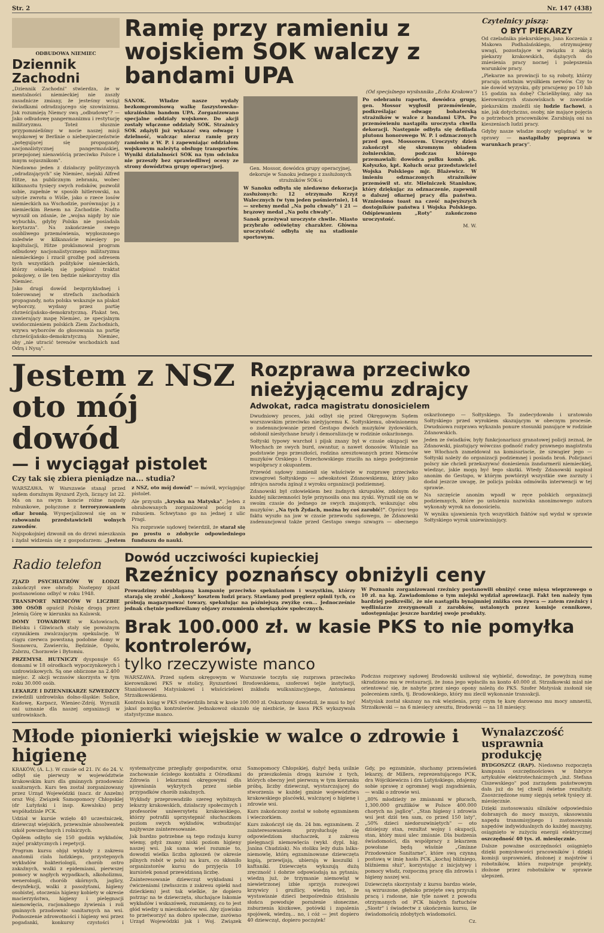Str. 2 Nr. 147 (438)
ODBUDOWA NIEMIEC
Dziennik Zachodni
„Dziennik Zachodni" stwierdza, że w mentalności niemieckiej nie zaszły zasadnicze zmiany, że jesteśmy wciąż świadkami odradzającego się szowinizmu. Jak rozumieją Niemcy swą „odbudowę"? — Jako odbudowę pangermanizmu i restytucję militaryzmu. Toteż słusznie przypomnieliśmy w nocie naszej misji wojskowej w Berlinie o niebezpieczeństwie „potęgującej się propagandy nacjonalistycznej pangermańskiej, przepojonej nienawiścią przeciwko Polsce i innym sojusznikom".
Niedawno jeden z działaczy politycznych „odradzających" się Niemiec, niejaki Alfred Hitze, na publicznym zebraniu, wobec kilkunastu tysięcy swych rodaków, pozwolił sobie, zupełnie w sposób hitlerowski, na użycie zwrotu o Wiśle, jako o rzece losów niemieckich na Wschodzie, porównując ją z niemieckim Renem na Zachodzie. Nadto wyraził on zdanie, że „wojna nigdy by nie wybuchła, gdyby Polska nie posiadała korytarza". Na zakończenie swego osobliwego przemówienia, wygłoszonego zaledwie w kilkanaście miesięcy po kapitulacji, Hitze proklamował program odbudowy nacjonalistycznego militaryzmu niemieckiego i rzucił groźbę pod adresem tych wszystkich polityków niemieckich, którzy ośmielą się podpisać traktat pokojowy, o ile ten będzie niekorzystny dla Niemiec.
Jako drugi dowód bezprzykładnej i tolerowanej w strefach zachodnich propagandy, nota polska wskazuje na plakat wyborczy, wydany przez partię chrześcijańsko-demokratyczną. Plakat ten, zawierający mapę Niemiec, ze specjalnym uwidocznieniem polskich Ziem Zachodnich, wzywa wyborców do głosowania na partię chrześcijańsko-demokratyczną Niemiec, aby „nie utracić terenów wschodnich nad Odrą i Nysą".
Ramię przy ramieniu z wojskiem SOK walczy z bandami UPA
(Od specjalnego wysłannika „Echa Krakowa")
SANOK. Władze nasze wydały bezkompromisową walkę faszystowsko-ukraińskim bandom UPA. Zorganizowano specjalne oddziały wojskowe. Do akcji zostały włączone oddziały SOK. Strażnicy SOK zdążyli już wykazać swą odwagę i dzielność, walcząc nieraz ramię przy ramieniu z W. P. i zapewniając oddziałom wojskowym należytą obsługę transportów. Wyniki działalności SOK na tym odcinku nie przeszły bez sprawiedliwej oceny ze strony dowództwa grupy operacyjnej.
Gen. Mossor, dowódca grupy operacyjnej, dekoruje w Sanoku jednego z zasłużonych strażników SOK-u
W Sanoku odbyła się niedawno dekoracja zasłużonych: 12 otrzymało Krzyż Walecznych (w tym jeden pośmiertnie), 14 — srebrny medal „Na polu chwały" i 21 — brązowy medal „Na polu chwały".
Sanok przeżywał uroczyste chwile. Miasto przybrało odświętny charakter. Główna uroczystość odbyła się na stadionie sportowym.
Po odebraniu raportu, dowódca grupy, gen. Mossor wygłosił przemówienie, podkreślając odwagę bohaterską strażników w walce z bandami UPA. Po przemówieniu nastąpiła uroczysta chwila dekoracji. Następnie odbyła się defilada plutonu honorowego W. P. i odznaczonych przed gen. Mossorem. Uroczysty dzień zakończył się skromnym obiadem żołnierskim, podczas którego przemawiali: dowódca pułku komb. pk. Kołyszko, kpt. Koluch oraz przedstawiciel Wojska Polskiego mjr. Blażewicz. W imieniu odznaczonych strażników przemówił st. str. Mielniczek Stanisław, który dziękując za odznaczenie, zapewnił o dalszej ofiarnej pracy dla państwa. Wzniesiono toast na cześć najwyższych dostojników państwa i Wojska Polskiego. Odśpiewaniem „Roty" zakończono uroczystość.
M. W.
Czytelnicy piszą:
O BYT PIEKARZY
Od czeladnika piekarskiego, Jana Koczenia z Makowa Podhalańskiego, otrzymujemy uwagi, pozostające w związku z akcją piekarzy krakowskich, dążących do zniesienia pracy nocnej i polepszenia warunków pracy.
„Piekarze na prowincji to są roboty, którzy pracują ostatnim wysiłkiem nerwów. Czy to nie dowód wyzysku, gdy pracujemy po 10 lub 15 godzin na dobę? Chcielibyśmy, aby na kierowniczych stanowiskach w zawodzie piekarskim znaleźli się ludzie fachowi, a nie, jak dotychczas, osoby, nie mające pojęcia o potrzebach pracowników. Zarabiają oni na kieszeniach ludzi pracy.
Gdyby nasze władze mogły wglądnąć w te sprawy — nastąpiłaby poprawa w warunkach pracy".
Jestem z NSZ oto mój dowód
— i wyciągał pistolet
Czy tak się zbiera pieniądze na... studia?
WARSZAWA. W Warszawie stanął przed sądem doraźnym Ryszard Zych, liczący lat 22. Ma on na swym koncie różne napady rabunkowe, połączone z terroryzowaniem ofiar bronią. Wyspecjalizował się on w rabowaniu przedstawicieli wolnych zawodów.
Najspokojniej dzwonił on do drzwi mieszkania i żądał widzenia się z gospodarzem: „Jestem z NSZ, oto mój dowód" — mówił, wyciągając pistolet.
Ale przyszła „kryska na Matyska". Jeden z obrabowanych zorganizował pościg za rabusiem. Schwytano go na jednej z ulic Pragi.
Na rozprawie sądowej twierdził, że starał się po prostu o zdobycie odpowiedniego funduszu do nauki.
Rozprawa przeciwko nieżyjącemu zdrajcy
Adwokat, radca magistratu donosicielem
Dwudniowy proces, jaki odbył się przed Okręgowym Sądem warszawskim przeciwko nieżyjącemu K. Sołtyskiemu, obwinionemu o zadenuncjowanie przed Gestapo dwóch muzyków żydowskich, odsłonił niesłychane brudy i demoralizację w rodzinie oskarżonego.
Sołtyski typowy warchoł i pijak znany był w czasie okupacji we Włochach ze swych burd, awantur, a nawet donosów. Właśnie na podstawie jego przeszłości, rodzina aresztowanych przez Niemców muzyków Orskiego i Orzechowskiego rzuciła na niego podejrzenie współpracy z okupantem.
Przewód sądowy zamienił się właściwie w rozprawę przeciwko szwagrowi Sołtyskiego — adwokatowi Zdanowskiemu, który jako zdrajca narodu zginął z wyroku organizacji podziemnej.
Zdanowski był człowiekiem bez żadnych skrupułów, zdolnym do każdej nikczemności byle przynosiła ona mu zyski. Wyraził się on w swoim czasie do jednego ze swych znajomych, wskazując obu muzyków: „Na tych Żydach, można by coś zarobić!". Oprócz tego faktu wyszło na jaw w czasie przewodu sądowego, że Zdanowski zadenuncjował także przed Gestapo swego szwagra — obecnego oskarżonego — Sołtyskiego. To zadecydowało i uratowało Sołtyskiego przed wyrokiem skazującym w obecnym procesie. Dwudniowa rozprawa wykazała ponure stosunki panujące w rodzinie Zdanowskich.
Jeden ze świadków, były funkcjonariusz granatowej policji zeznał, że Zdanowski, piastujący wówczas godność radcy prawnego magistratu we Włochach zameldował na komisariacie, że szwagier jego — Sołtyski należy do organizacji podziemnej i posiada broń. Policjanci polscy nie chcieli przekazywać doniesienia żandarmerii niemieckiej, wiedząc, jakie mogą być tego skutki. Wtedy Zdanowski napisał anonim do Gestapo, w którym powtórzył wszystkie swe zarzuty i dodał jeszcze uwagę, że policja polska odmówiła interwencji w tej sprawie.
Na szczęście anonim wpadł w ręce polskich organizacji podziemnych, które po ustaleniu nazwiska anonimowego autora wykonały wyrok na donosicielu.
W wyniku ujawnienia tych wszystkich faktów sąd wydał w sprawie Sołtyskiego wyrok uniewinniający.
Radio telefon
ZJAZD PSYCHIATRÓW W ŁODZI zakończył swe obrady. Następny zjazd postanowiono odbyć w roku 1948.
TRANSPORT NIEMCÓW W LICZBIE 300 OSÓB opuścił Polskę drogą przez Jelenią Górę w kierunku na Kalawsk.
DOMY TOWAROWE w Katowicach, Bielsku i Gliwicach stały się poważnym czynnikiem zwalczającym spekulację. W ciągu czerwca powstaną podobne domy w Sosnowcu, Zawierciu, Będzinie, Opolu, Zabrzu, Chorzowie i Bytomiu.
PRZEMYSŁ HUTNICZY dysponuje 65 domami w 18 ośrodkach wypoczynkowych i uzdrowiskowych. Są one obliczone na 2.400 miejsc. Z akcji wczasów skorzysta w tym roku 30.000 osób.
LEKARZE I DZIENNIKARZE SZWEDZCY zwiedzili uzdrowiska dolno-śląskie: Solice, Kudowę, Karpacz, Wieniec-Zdrój. Wyrazili oni uznanie dla naszej organizacji w uzdrowiskach.
Dowód uczciwości kupieckiej
Rzeźnicy poznańscy obniżyli ceny
Prowadzimy nieubłaganą kampanię przeciwko spekulantom i wszystkim, którzy starają się zrobić „kokosy" kosztem ludzi pracy. Stawiamy pod pręgierz opinii tych, co próbują magazynować towary, spekulując na późniejszą zwyżkę cen... Jednocześnie jednak chętnie podkreślamy objawy zrozumienia obowiązków społecznych.
W Poznaniu zorganizowani rzeźnicy postanowili obniżyć cenę mięsa wieprzowego o 10 zł. na kg. Zawiadomiono o tym miejski wydział aprowizacji. Fakt ten należy tym bardziej podkreślić, że nie nastąpiła bynajmniej zniżka cen żywca — zatem rzeźnicy i wędliniarze zrezygnowali z zarobków, ustalonych przez komisje cennikowe, udostępniając jeszcze bardziej swoje produkty.
Brak 100.000 zł. w kasie PKS to nie pomyłka kontrolerów,
tylko rzeczywiste manco
WARSZAWA. Przed sądem okręgowym w Warszawie toczyła się rozprawa przeciwko kierownikowi PKS w stolicy, Ryszardowi Brodowskiemu, szoferowi tejże instytucji, Stanisławowi Matysiakowi i właścicielowi zakładu wulkanizacyjnego, Antoniemu Strzałkowskiemu.
Kontrola ksiąg w PKS stwierdziła brak w kasie 100.000 zł. Oskarżony dowodził, że musi to być jakaś pomyłka kontrolerów. Jednakowoż okazało się niezbicie, że kasa PKS wykazywała statystyczne manco.
Podczas rozprawy sądowej Brodowski usiłował się wybielić, dowodząc, że powyższą sumę skradziono mu w restauracji, że żona jego wpłaciła na konto 40.000 zł. Strzałkowski miał nie orientować się, że nabyte przez niego opony należą do PKS. Szofer Matysiak zasłonił się poleceniem szefa, tj. Brodowskiego, który mu zlecił wykonanie transakcji.
Matysiak został skazany na rok więzienia, przy czym tę karę darowano mu mocy amnestii, Strzałkowski — na 6 miesięcy aresztu, Brodowski — na 18 miesięcy.
Młode pionierki wiejskie w walce o zdrowie i higienę
KRAKÓW, (A. L.). W czasie od 21. IV. do 24. V. odbył się pierwszy w województwie krakowskim kurs dla gminnych przodownic sanitarnych. Kurs ten został zorganizowany przez Urząd Wojewódzki (nacz. dr Anzelm) oraz Woj. Związek Samopomocy Chłopskiej (dr Lutyński i insp. Kowalska) przy współudziale PCK.
Udział w kursie wzięło 40 uczestniczek, dziewcząt wiejskich, przeważnie absolwentek szkół powszechnych i rolniczych.
Ogółem odbyło się 150 godzin wykładów, zajęć praktycznych i repetycji.
Program kursu objął wykłady z zakresu anatomii ciała ludzkiego, przystępnych wykładów bakteriologii, chorób ostro zakaźnych, walki z epidemiami, pierwszej pomocy w nagłych wypadkach, alkoholizmu, wenerologii, chorób skórnych, jaglicy, desynfekcji, walki z pasożytami, higieny osobistej, otoczenia higieny kobiety w okresie macierzyństwa, higieny i pielęgnacji niemowlęcia, racjonalnego żywienia i roli gminnych przodownic sanitarnych na wsi. Podnoszenie zdrowotności i higieny wsi przez pogadanki, konkursy czystości i systematyczne przeglądy gospodarstw, oraz zachowanie ścisłego kontaktu z Ośrodkami Zdrowia i lekarzami okręgowymi dla ujawniania wykrytych przez siebie przypadków chorób zakaźnych.
Wykłady przeprowadziło szereg wybitnych lekarzy krakowskich, działaczy społecznych i profesorów uniwersytetu krakowskiego, którzy potrafili uprzystępnić słuchaczkom poziom swych wykładów, wzbudzając najżywsze zainteresowanie.
Jak bardzo potrzebne są tego rodzaju kursy wiemy, gdyż znamy niski poziom higieny naszej wsi. Jak sama wieś rozumie to, dowodzi wielka liczba zgłoszeń (w okresie pilnych robót w polu) na kurs, co skłoniło organizatorów kursu do przyjęcia 10 kursistek ponad przewidzianą liczbę.
Zainteresowanie dziewcząt wykładami i ćwiczeniami (zwłaszcza z zakresu opieki nad dzieckiem) jest tak wielkie, że dopiero patrząc na te dziewczęta, słuchające łakomie wykładów i wskazówek, rozumiemy, co to jest głód wiedzy u mieszkańców wsi. Aby zjawisko to przetworzyć na dobro społeczne, zarówno Urząd Wojewódzki jak i Woj. Związek Samopomocy Chłopskiej, dążyć będą usilnie do przeszkolenia drogą kursów z tych, których obecny jest pierwszą w tym kierunku próbą, liczby dziewcząt, wystarczającej do stworzenia w każdej gminie województwa krakowskiego placówki, walczącej o higienę i zdrowie wsi.
Kurs zakończony został w sobotę egzaminem i wieczorkiem.
Kurs zakończył się dn. 24 bm. egzaminem. Z zainteresowaniem przysłuchuję się odpowiedziom słuchaczek, z zakresu pielęgnacji niemowlęcia (wykł. dypl. hig. Janina Chudziak). Na stoliku leży duża lalka-niemowlę, którą egzaminowane dziewczęta kąpią, przewijają, ubierają w koszulki i kaftaniki. Dziewczęta wykazują dużą zręczność i dobrze odpowiadają na pytania; wiedzą już, że trzymanie niemowląt w niewietrzonej izbie sprzyja rozwojowi krzywicy i gruźlicy, wiedzą też, że wystawianie dzieci bezpośrednio działaniu słońca powoduje porażenie słoneczne, zaburzenia kiszkowe, potówki i zapalenia spojówek, wiedzą... no, i cóż — jest dopiero 40 dziewcząt, dopiero początek!
Gdy, po egzaminie, słuchamy przemówień lekarzy, dr Millera, reprezentującego PCK, dra Wójcikiewicza i dra Lutyńskiego, zdajemy sobie sprawę z ogromnej wagi zagadnienia, — walki o zdrowie wsi.
„80% młodzieży ze zmianami w płucach, 1,300.000 gruźlików w Polsce 400.000 chorych na jaglicę". „Stan higieny i zdrowia wsi jest dziś ten sam, co przed 150 laty", „50% dzieci niedorozwiniętych" — oto dzisiejszy stan, rezultat wojny i okupacji, stan, który musi ulec zmianie. Dla budzenia świadomości, dla współpracy z lekarzem powołane będą właśnie „Gminne Przodownice Sanitarne", które swą czynną postawą w imię hasła PCK „kochaj bliźniego, bliźniemu służ", korzystając z inicjatywy i pomocy władz, rozpoczną pracę dla zdrowia i higieny naszej wsi.
Dziewczęta skorzystały z kursu bardzo wiele, są wzruszone, głęboko przejęte swą przyszłą pracą i radosne, nie tyle nawet z powodu otrzymanych od PCK białych fartuchów „Siostr" i świadectw z ukończenia kursu, ile świadomością zdobytych wiadomości.
Cz.
Wynalazczość usprawnia produkcję
BYDGOSZCZ (RAP). Niedawno rozpoczęta kampania oszczędnościowa w fabryce artykułów elektrotechnicznych „inż. Stefana Ciszewskiego" pod zarządem państwowym dała już do tej chwili świetne rezultaty. Zaoszczędzone sumy sięgają setek tysięcy zł. miesięcznie.
Dzięki zastosowaniu silników odpowiednio dobranych do mocy maszyn, skasowaniu napędu transmisyjnego i zastosowaniu napędów indywidualnych do każdej maszyny, osiągnięto w zużyciu energii elektrycznej oszczędność 40 tys. zł. miesięcznie.
Dalsze poważne oszczędności osiągnięto dzięki pomysłowości pracowników i dzięki komisji usprawnień, złożonej z majstrów i robotników, która rozpatruje projekty, złożone przez robotników w sprawie ulepszeń.